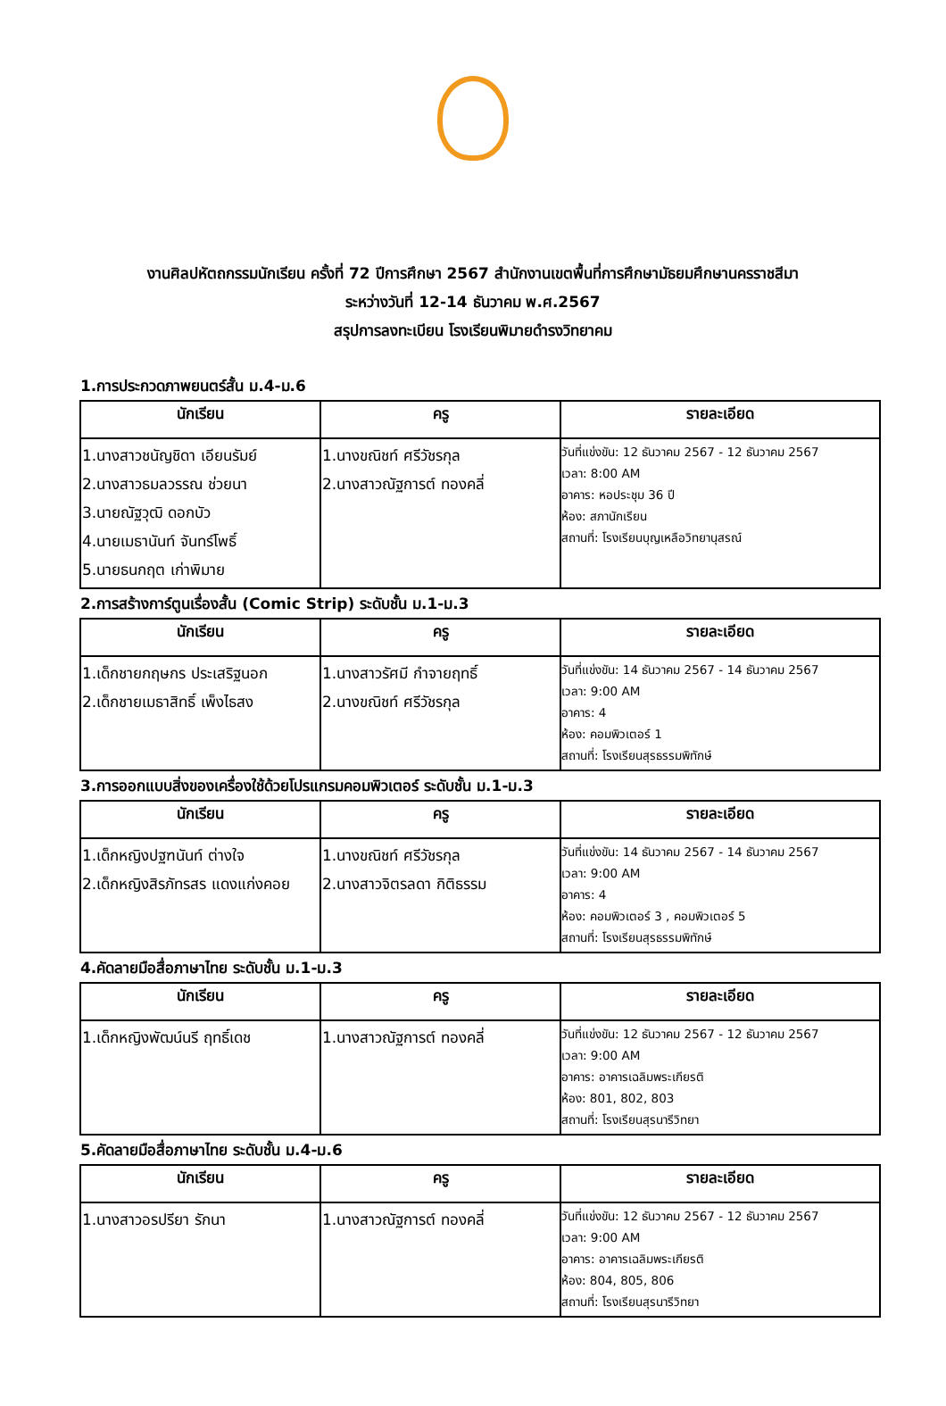งานศิลปหัตถกรรมนักเรียน ครั้งที่ 72 ปีการศึกษา 2567 สำนักงานเขตพื้นที่การศึกษามัธยมศึกษานครราชสีมา
ระหว่างวันที่ 12-14 ธันวาคม พ.ศ.2567
สรุปการลงทะเบียน โรงเรียนพิมายดำรงวิทยาคม
1.การประกวดภาพยนตร์สั้น ม.4-ม.6
| นักเรียน | ครู | รายละเอียด |
| --- | --- | --- |
| 1.นางสาวชนัญชิดา เอียนรัมย์ 2.นางสาวธมลวรรณ ช่วยนา 3.นายณัฐวุฒิ ดอกบัว 4.นายเมธานันท์ จันทร์โพธิ์ 5.นายธนกฤต เก่าพิมาย | 1.นางขณิชท์ ศรีวัชรกุล 2.นางสาวณัฐการต์ ทองคลี่ | วันที่แข่งขัน: 12 ธันวาคม 2567 - 12 ธันวาคม 2567 เวลา: 8:00 AM อาคาร: หอประชุม 36 ปี ห้อง: สภานักเรียน สถานที่: โรงเรียนบุญเหลือวิทยานุสรณ์ |
2.การสร้างการ์ตูนเรื่องสั้น (Comic Strip) ระดับชั้น ม.1-ม.3
| นักเรียน | ครู | รายละเอียด |
| --- | --- | --- |
| 1.เด็กชายกฤษกร ประเสริฐนอก 2.เด็กชายเมธาสิทธิ์ เพ็งไธสง | 1.นางสาวรัศมี กำจายฤทธิ์ 2.นางขณิชท์ ศรีวัชรกุล | วันที่แข่งขัน: 14 ธันวาคม 2567 - 14 ธันวาคม 2567 เวลา: 9:00 AM อาคาร: 4 ห้อง: คอมพิวเตอร์ 1 สถานที่: โรงเรียนสุรธรรมพิทักษ์ |
3.การออกแบบสิ่งของเครื่องใช้ด้วยโปรแกรมคอมพิวเตอร์ ระดับชั้น ม.1-ม.3
| นักเรียน | ครู | รายละเอียด |
| --- | --- | --- |
| 1.เด็กหญิงปฐฑนันท์ ต่างใจ 2.เด็กหญิงสิรภัทรสร แดงแก่งคอย | 1.นางขณิชท์ ศรีวัชรกุล 2.นางสาวจิตรลดา กิติธรรม | วันที่แข่งขัน: 14 ธันวาคม 2567 - 14 ธันวาคม 2567 เวลา: 9:00 AM อาคาร: 4 ห้อง: คอมพิวเตอร์ 3 , คอมพิวเตอร์ 5 สถานที่: โรงเรียนสุรธรรมพิทักษ์ |
4.คัดลายมือสื่อภาษาไทย ระดับชั้น ม.1-ม.3
| นักเรียน | ครู | รายละเอียด |
| --- | --- | --- |
| 1.เด็กหญิงพัฒน์นรี ฤทธิ์เดช | 1.นางสาวณัฐการต์ ทองคลี่ | วันที่แข่งขัน: 12 ธันวาคม 2567 - 12 ธันวาคม 2567 เวลา: 9:00 AM อาคาร: อาคารเฉลิมพระเกียรติ ห้อง: 801, 802, 803 สถานที่: โรงเรียนสุรนารีวิทยา |
5.คัดลายมือสื่อภาษาไทย ระดับชั้น ม.4-ม.6
| นักเรียน | ครู | รายละเอียด |
| --- | --- | --- |
| 1.นางสาวอรปรียา รักนา | 1.นางสาวณัฐการต์ ทองคลี่ | วันที่แข่งขัน: 12 ธันวาคม 2567 - 12 ธันวาคม 2567 เวลา: 9:00 AM อาคาร: อาคารเฉลิมพระเกียรติ ห้อง: 804, 805, 806 สถานที่: โรงเรียนสุรนารีวิทยา |